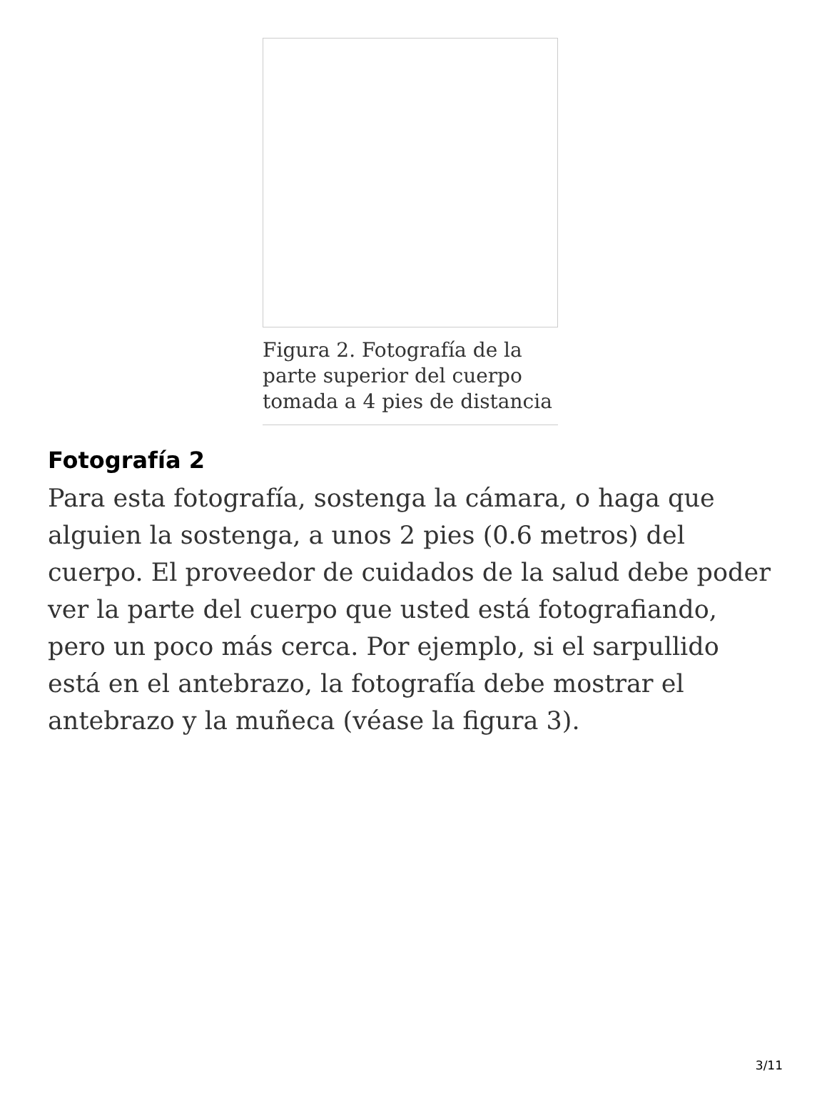Figura 2. Fotografía de la parte superior del cuerpo tomada a 4 pies de distancia
Fotografía 2
Para esta fotografía, sostenga la cámara, o haga que alguien la sostenga, a unos 2 pies (0.6 metros) del cuerpo. El proveedor de cuidados de la salud debe poder ver la parte del cuerpo que usted está fotografiando, pero un poco más cerca. Por ejemplo, si el sarpullido está en el antebrazo, la fotografía debe mostrar el antebrazo y la muñeca (véase la figura 3).
3/11